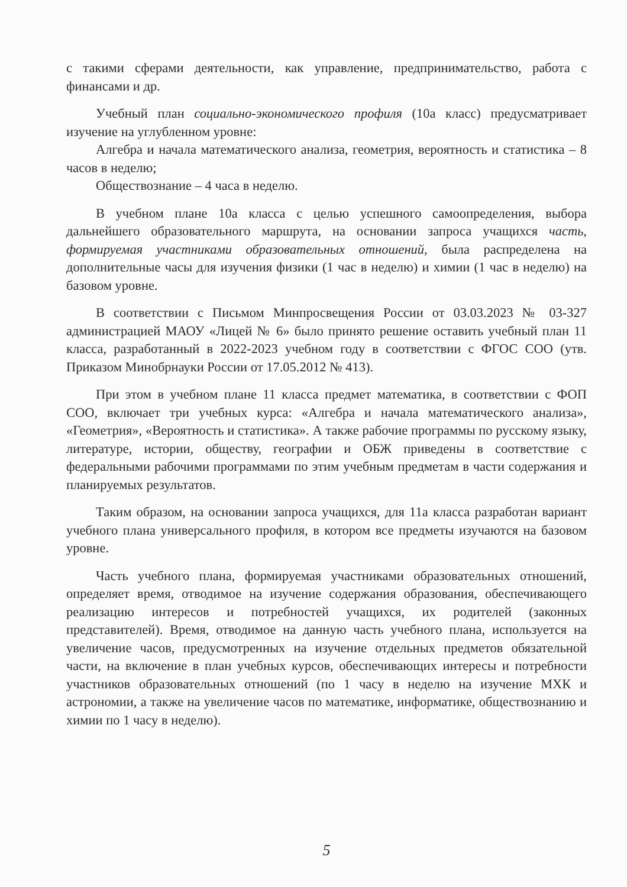с такими сферами деятельности, как управление, предпринимательство, работа с финансами и др.
Учебный план социально-экономического профиля (10а класс) предусматривает изучение на углубленном уровне:
Алгебра и начала математического анализа, геометрия, вероятность и статистика – 8 часов в неделю;
Обществознание – 4 часа в неделю.
В учебном плане 10а класса с целью успешного самоопределения, выбора дальнейшего образовательного маршрута, на основании запроса учащихся часть, формируемая участниками образовательных отношений, была распределена на дополнительные часы для изучения физики (1 час в неделю) и химии (1 час в неделю) на базовом уровне.
В соответствии с Письмом Минпросвещения России от 03.03.2023 № 03-327 администрацией МАОУ «Лицей № 6» было принято решение оставить учебный план 11 класса, разработанный в 2022-2023 учебном году в соответствии с ФГОС СОО (утв. Приказом Минобрнауки России от 17.05.2012 № 413).
При этом в учебном плане 11 класса предмет математика, в соответствии с ФОП СОО, включает три учебных курса: «Алгебра и начала математического анализа», «Геометрия», «Вероятность и статистика». А также рабочие программы по русскому языку, литературе, истории, обществу, географии и ОБЖ приведены в соответствие с федеральными рабочими программами по этим учебным предметам в части содержания и планируемых результатов.
Таким образом, на основании запроса учащихся, для 11а класса разработан вариант учебного плана универсального профиля, в котором все предметы изучаются на базовом уровне.
Часть учебного плана, формируемая участниками образовательных отношений, определяет время, отводимое на изучение содержания образования, обеспечивающего реализацию интересов и потребностей учащихся, их родителей (законных представителей). Время, отводимое на данную часть учебного плана, используется на увеличение часов, предусмотренных на изучение отдельных предметов обязательной части, на включение в план учебных курсов, обеспечивающих интересы и потребности участников образовательных отношений (по 1 часу в неделю на изучение МХК и астрономии, а также на увеличение часов по математике, информатике, обществознанию и химии по 1 часу в неделю).
5